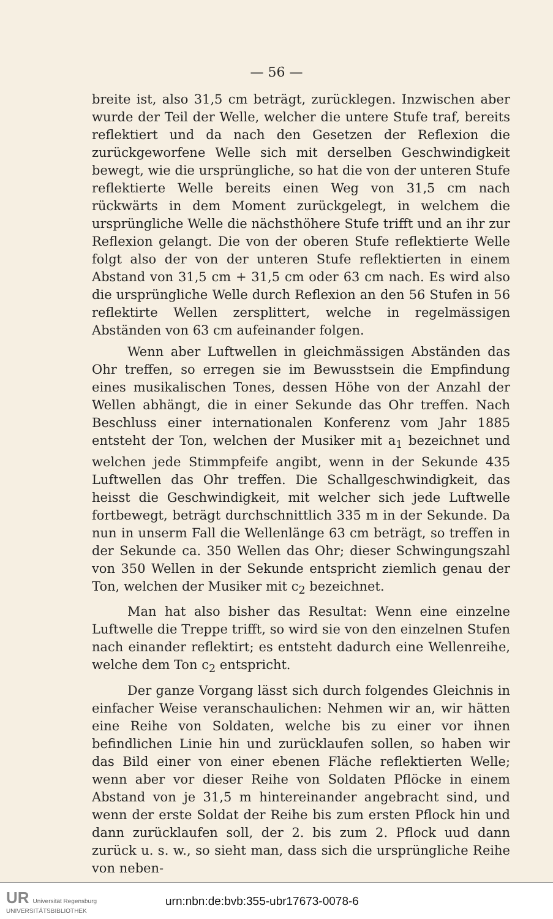— 56 —
breite ist, also 31,5 cm beträgt, zurücklegen. Inzwischen aber wurde der Teil der Welle, welcher die untere Stufe traf, bereits reflektiert und da nach den Gesetzen der Reflexion die zurückgeworfene Welle sich mit derselben Geschwindigkeit bewegt, wie die ursprüngliche, so hat die von der unteren Stufe reflektierte Welle bereits einen Weg von 31,5 cm nach rückwärts in dem Moment zurückgelegt, in welchem die ursprüngliche Welle die nächsthöhere Stufe trifft und an ihr zur Reflexion gelangt. Die von der oberen Stufe reflektierte Welle folgt also der von der unteren Stufe reflektierten in einem Abstand von 31,5 cm + 31,5 cm oder 63 cm nach. Es wird also die ursprüngliche Welle durch Reflexion an den 56 Stufen in 56 reflektirte Wellen zersplittert, welche in regelmässigen Abständen von 63 cm aufeinander folgen.
Wenn aber Luftwellen in gleichmässigen Abständen das Ohr treffen, so erregen sie im Bewusstsein die Empfindung eines musikalischen Tones, dessen Höhe von der Anzahl der Wellen abhängt, die in einer Sekunde das Ohr treffen. Nach Beschluss einer internationalen Konferenz vom Jahr 1885 entsteht der Ton, welchen der Musiker mit a<sub>1</sub> bezeichnet und welchen jede Stimmpfeife angibt, wenn in der Sekunde 435 Luftwellen das Ohr treffen. Die Schallgeschwindigkeit, das heisst die Geschwindigkeit, mit welcher sich jede Luftwelle fortbewegt, beträgt durchschnittlich 335 m in der Sekunde. Da nun in unserm Fall die Wellenlänge 63 cm beträgt, so treffen in der Sekunde ca. 350 Wellen das Ohr; dieser Schwingungszahl von 350 Wellen in der Sekunde entspricht ziemlich genau der Ton, welchen der Musiker mit c<sub>2</sub> bezeichnet.
Man hat also bisher das Resultat: Wenn eine einzelne Luftwelle die Treppe trifft, so wird sie von den einzelnen Stufen nach einander reflektirt; es entsteht dadurch eine Wellenreihe, welche dem Ton c<sub>2</sub> entspricht.
Der ganze Vorgang lässt sich durch folgendes Gleichnis in einfacher Weise veranschaulichen: Nehmen wir an, wir hätten eine Reihe von Soldaten, welche bis zu einer vor ihnen befindlichen Linie hin und zurücklaufen sollen, so haben wir das Bild einer von einer ebenen Fläche reflektierten Welle; wenn aber vor dieser Reihe von Soldaten Pflöcke in einem Abstand von je 31,5 m hintereinander angebracht sind, und wenn der erste Soldat der Reihe bis zum ersten Pflock hin und dann zurücklaufen soll, der 2. bis zum 2. Pflock uud dann zurück u. s. w., so sieht man, dass sich die ursprüngliche Reihe von neben-
UR Universität Regensburg
UNIVERSITÄTSBIBLIOTHEK
urn:nbn:de:bvb:355-ubr17673-0078-6